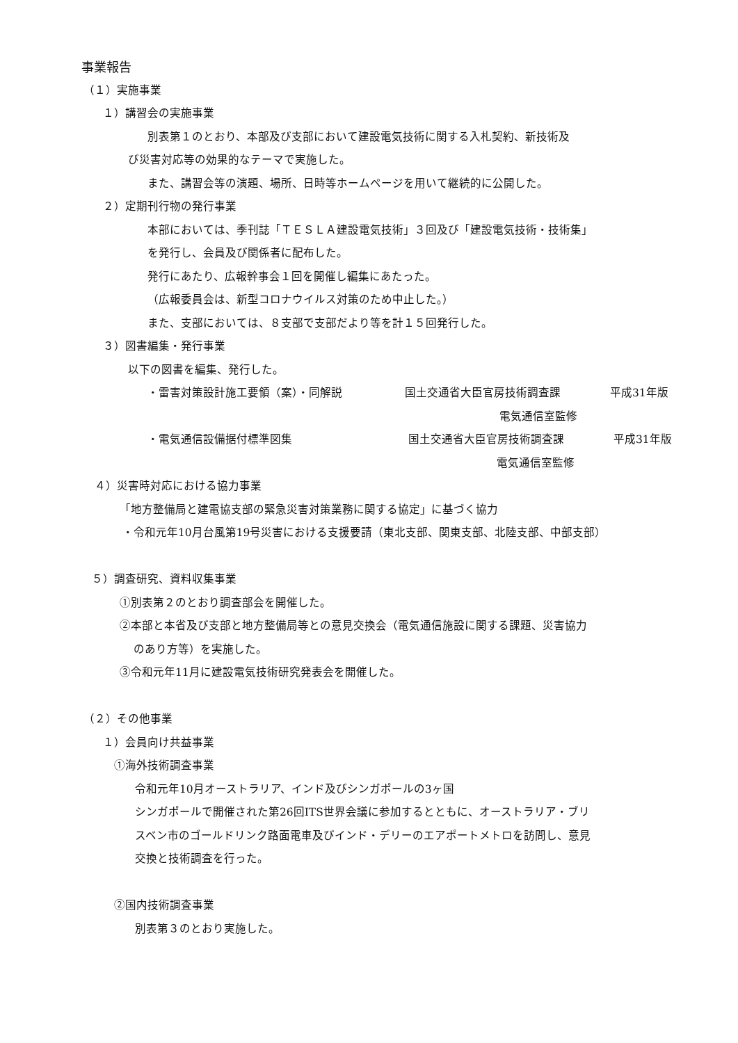事業報告
（１）実施事業
１）講習会の実施事業
別表第１のとおり、本部及び支部において建設電気技術に関する入札契約、新技術及
び災害対応等の効果的なテーマで実施した。
また、講習会等の演題、場所、日時等ホームページを用いて継続的に公開した。
２）定期刊行物の発行事業
本部においては、季刊誌「ＴＥＳＬＡ建設電気技術」３回及び「建設電気技術・技術集」
を発行し、会員及び関係者に配布した。
発行にあたり、広報幹事会１回を開催し編集にあたった。
（広報委員会は、新型コロナウイルス対策のため中止した。）
また、支部においては、８支部で支部だより等を計１５回発行した。
３）図書編集・発行事業
以下の図書を編集、発行した。
・雷害対策設計施工要領（案）・同解説 国土交通省大臣官房技術調査課 平成31年版
電気通信室監修
・電気通信設備据付標準図集 国土交通省大臣官房技術調査課 平成31年版
電気通信室監修
４）災害時対応における協力事業
「地方整備局と建電協支部の緊急災害対策業務に関する協定」に基づく協力
・令和元年10月台風第19号災害における支援要請（東北支部、関東支部、北陸支部、中部支部）
５）調査研究、資料収集事業
①別表第２のとおり調査部会を開催した。
②本部と本省及び支部と地方整備局等との意見交換会（電気通信施設に関する課題、災害協力
のあり方等）を実施した。
③令和元年11月に建設電気技術研究発表会を開催した。
（２）その他事業
１）会員向け共益事業
①海外技術調査事業
令和元年10月オーストラリア、インド及びシンガポールの3ヶ国
シンガポールで開催された第26回ITS世界会議に参加するとともに、オーストラリア・ブリ
スベン市のゴールドリンク路面電車及びインド・デリーのエアポートメトロを訪問し、意見
交換と技術調査を行った。
②国内技術調査事業
別表第３のとおり実施した。